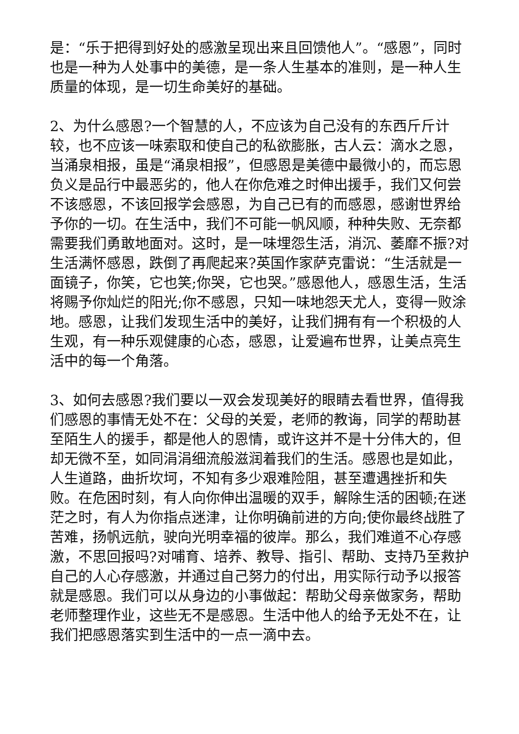是：“乐于把得到好处的感激呈现出来且回馈他人”。“感恩”，同时也是一种为人处事中的美德，是一条人生基本的准则，是一种人生质量的体现，是一切生命美好的基础。
2、为什么感恩?一个智慧的人，不应该为自己没有的东西斤斤计较，也不应该一味索取和使自己的私欲膨胀，古人云：滴水之恩，当涌泉相报，虽是“涌泉相报”，但感恩是美德中最微小的，而忘恩负义是品行中最恶劣的，他人在你危难之时伸出援手，我们又何尝不该感恩，不该回报学会感恩，为自己已有的而感恩，感谢世界给予你的一切。在生活中，我们不可能一帆风顺，种种失败、无奈都需要我们勇敢地面对。这时，是一味埋怨生活，消沉、萎靡不振?对生活满怀感恩，跌倒了再爬起来?英国作家萨克雷说：“生活就是一面镜子，你笑，它也笑;你哭，它也哭。”感恩他人，感恩生活，生活将赐予你灿烂的阳光;你不感恩，只知一味地怨天尤人，变得一败涂地。感恩，让我们发现生活中的美好，让我们拥有有一个积极的人生观，有一种乐观健康的心态，感恩，让爱遍布世界，让美点亮生活中的每一个角落。
3、如何去感恩?我们要以一双会发现美好的眼睛去看世界，值得我们感恩的事情无处不在：父母的关爱，老师的教诲，同学的帮助甚至陌生人的援手，都是他人的恩情，或许这并不是十分伟大的，但却无微不至，如同涓涓细流般滋润着我们的生活。感恩也是如此，人生道路，曲折坎坷，不知有多少艰难险阻，甚至遭遇挫折和失败。在危困时刻，有人向你伸出温暖的双手，解除生活的困顿;在迷茫之时，有人为你指点迷津，让你明确前进的方向;使你最终战胜了苦难，扬帆远航，驶向光明幸福的彼岸。那么，我们难道不心存感激，不思回报吗?对哺育、培养、教导、指引、帮助、支持乃至救护自己的人心存感激，并通过自己努力的付出，用实际行动予以报答就是感恩。我们可以从身边的小事做起：帮助父母亲做家务，帮助老师整理作业，这些无不是感恩。生活中他人的给予无处不在，让我们把感恩落实到生活中的一点一滴中去。